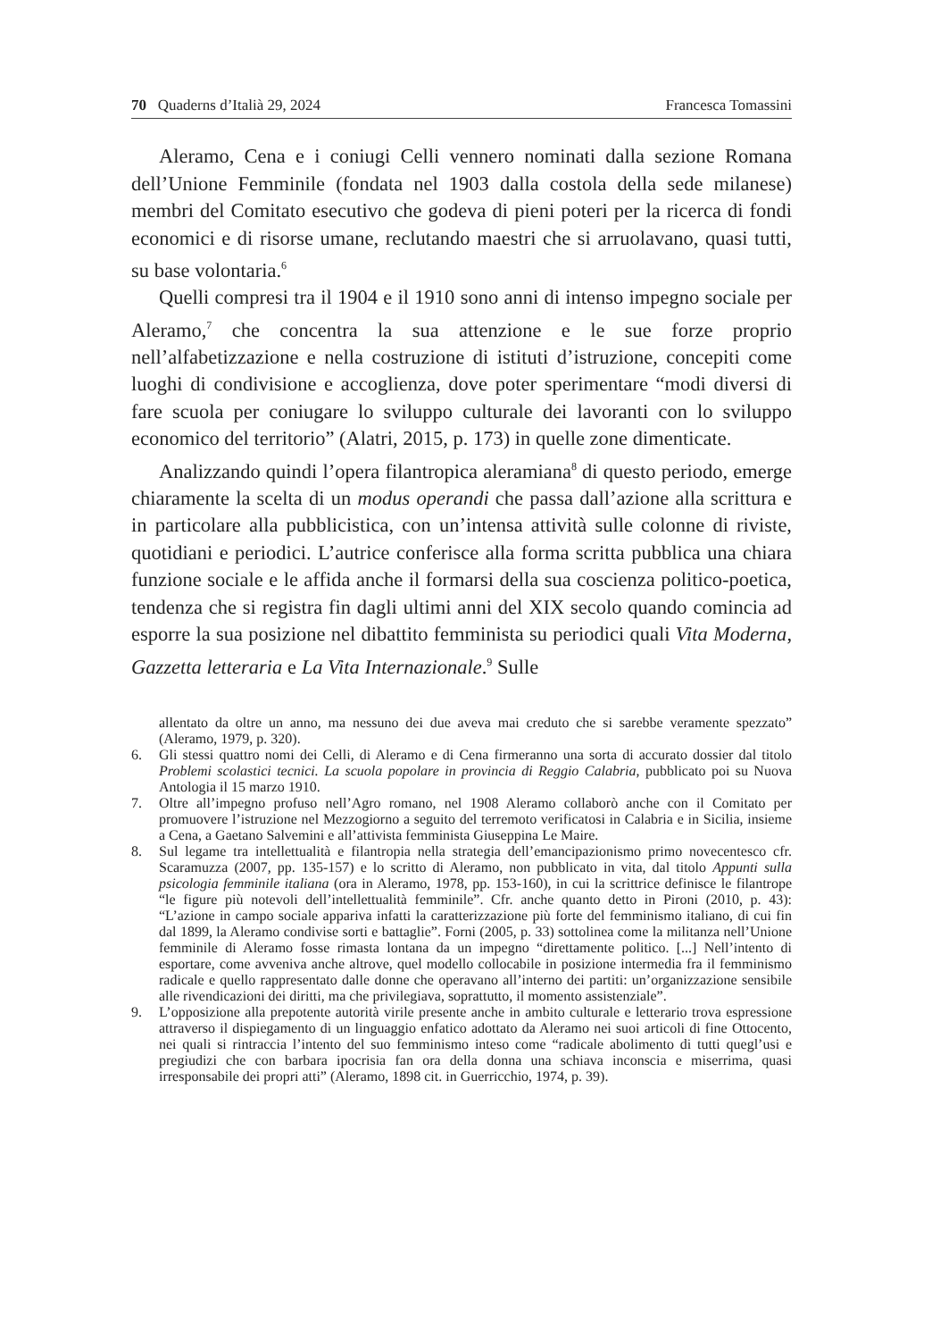70 Quaderns d’Italià 29, 2024 Francesca Tomassini
Aleramo, Cena e i coniugi Celli vennero nominati dalla sezione Romana dell’Unione Femminile (fondata nel 1903 dalla costola della sede milanese) membri del Comitato esecutivo che godeva di pieni poteri per la ricerca di fondi economici e di risorse umane, reclutando maestri che si arruolavano, quasi tutti, su base volontaria.<sup>6</sup>
Quelli compresi tra il 1904 e il 1910 sono anni di intenso impegno sociale per Aleramo,<sup>7</sup> che concentra la sua attenzione e le sue forze proprio nell’alfabetizzazione e nella costruzione di istituti d’istruzione, concepiti come luoghi di condivisione e accoglienza, dove poter sperimentare “modi diversi di fare scuola per coniugare lo sviluppo culturale dei lavoranti con lo sviluppo economico del territorio” (Alatri, 2015, p. 173) in quelle zone dimenticate.
Analizzando quindi l’opera filantropica aleramiana<sup>8</sup> di questo periodo, emerge chiaramente la scelta di un modus operandi che passa dall’azione alla scrittura e in particolare alla pubblicistica, con un’intensa attività sulle colonne di riviste, quotidiani e periodici. L’autrice conferisce alla forma scritta pubblica una chiara funzione sociale e le affida anche il formarsi della sua coscienza politico-poetica, tendenza che si registra fin dagli ultimi anni del XIX secolo quando comincia ad esporre la sua posizione nel dibattito femminista su periodici quali Vita Moderna, Gazzetta letteraria e La Vita Internazionale.<sup>9</sup> Sulle
allentato da oltre un anno, ma nessuno dei due aveva mai creduto che si sarebbe veramente spezzato” (Aleramo, 1979, p. 320).
6. Gli stessi quattro nomi dei Celli, di Aleramo e di Cena firmeranno una sorta di accurato dossier dal titolo Problemi scolastici tecnici. La scuola popolare in provincia di Reggio Calabria, pubblicato poi su Nuova Antologia il 15 marzo 1910.
7. Oltre all’impegno profuso nell’Agro romano, nel 1908 Aleramo collaborò anche con il Comitato per promuovere l’istruzione nel Mezzogiorno a seguito del terremoto verificatosi in Calabria e in Sicilia, insieme a Cena, a Gaetano Salvemini e all’attivista femminista Giuseppina Le Maire.
8. Sul legame tra intellettualità e filantropia nella strategia dell’emancipazionismo primo novecentesco cfr. Scaramuzza (2007, pp. 135-157) e lo scritto di Aleramo, non pubblicato in vita, dal titolo Appunti sulla psicologia femminile italiana (ora in Aleramo, 1978, pp. 153-160), in cui la scrittrice definisce le filantrope “le figure più notevoli dell’intellettualità femminile”. Cfr. anche quanto detto in Pironi (2010, p. 43): “L’azione in campo sociale appariva infatti la caratterizzazione più forte del femminismo italiano, di cui fin dal 1899, la Aleramo condivise sorti e battaglie”. Forni (2005, p. 33) sottolinea come la militanza nell’Unione femminile di Aleramo fosse rimasta lontana da un impegno “direttamente politico. [...] Nell’intento di esportare, come avveniva anche altrove, quel modello collocabile in posizione intermedia fra il femminismo radicale e quello rappresentato dalle donne che operavano all’interno dei partiti: un’organizzazione sensibile alle rivendicazioni dei diritti, ma che privilegiava, soprattutto, il momento assistenziale”.
9. L’opposizione alla prepotente autorità virile presente anche in ambito culturale e letterario trova espressione attraverso il dispiegamento di un linguaggio enfatico adottato da Aleramo nei suoi articoli di fine Ottocento, nei quali si rintraccia l’intento del suo femminismo inteso come “radicale abolimento di tutti quegl’usi e pregiudizi che con barbara ipocrisia fan ora della donna una schiava inconscia e miserrima, quasi irresponsabile dei propri atti” (Aleramo, 1898 cit. in Guerricchio, 1974, p. 39).